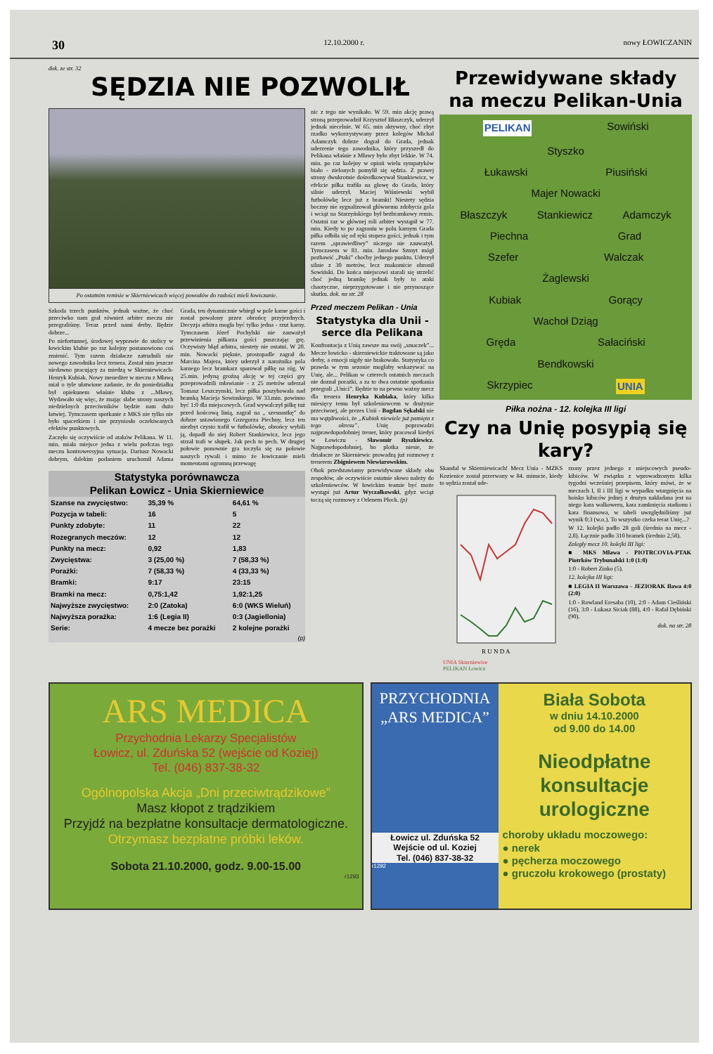30 12.10.2000 r. nowy ŁOWICZANIN
dok. ze str. 32
SĘDZIA NIE POZWOLIŁ
Po ostatnim remisie w Skierniewicach więcej powodów do radości mieli łowiczanie.
nic z tego nie wynikało. W 59. min akcję prawą stroną przeprowadził Krzysztof Błaszczyk, uderzył jednak niecelnie. W 65. min aktywny, choć zbyt rzadko wykorzystywany przez kolegów Michał Adamczyk dobrze dograł do Grada, jednak uderzenie tego zawodnika, który przyszedł do Pelikana właśnie z Mławy było zbyt lekkie. W 74. min. po raz kolejny w opinii wielu sympatyków biało - zielonych pomylił się sędzia. Z prawej strony dwukrotnie dośrodkowywał Stankiewicz, w efekcie piłka trafiła na głowę do Grada, który silnie uderzył, Maciej Wiśniewski wybił futbolówkę lecz już z bramki! Niestety sędzia boczny nie sygnalizował głównemu zdobycia gola i wciąż na Starzyńskiego był bezbramkowy remis. Ostatni raz w głównej roli arbiter wystąpił w 77. min. Kiedy to po zagraniu w polu karnym Grada piłka odbiła się od ręki stopera gości, jednak i tym razem „sprawiedliwy” niczego nie zauważył. Tymczasem w 81. min. Jarosław Szmyt mógł pozbawić „Ptaki” choćby jednego punktu. Uderzył silnie z 30 metrów, lecz znakomicie obronił Sowiński. Do końca miejscowi starali się strzelić choć jedną bramkę jednak były to ataki chaotyczne, nieprzygotowane i nie przynoszące skutku. dok. na str. 28
Szkoda trzech punktów, jednak ważne, że choć przeciwko nam grał również arbiter meczu nie przegraliśmy. Teraz przed nami derby. Będzie dobrze...
Po niefortunnej, środowej wyprawie do stolicy w łowickim klubie po raz kolejny postanowiono coś zmienić. Tym razem działacze zatrudnili nie nowego zawodnika lecz trenera. Został nim jeszcze niedawno pracujący za miedzą w Skierniewicach- Henryk Kubiak. Nowy menedżer w meczu z Mławą miał o tyle ułatwione zadanie, że do poniedziałku był opiekunem właśnie klubu z ...Mławy. Wydawało się więc, że znając słabe strony naszych niedzielnych przeciwników będzie nam dużo łatwiej. Tymczasem spotkanie z MKS nie tylko nie było spacerkiem i nie przyniosło oczekiwanych efektów punktowych.
Zaczęło się oczywiście od ataków Pelikana. W 11. min. miała miejsce jedna z wielu podczas tego meczu kontrowersyjna sytuacja. Dariusz Nowacki dobrym, dalekim podaniem uruchomił Adama Grada, ten dynamicznie wbiegł w pole karne gości i został powalony przez obrońcę przyjezdnych. Decyzja arbitra mogła być tylko jedna - rzut karny. Tymczasem Józef Pochylski nie zauważył przewinienia piłkarza gości puszczając grę. Oczywisty błąd arbitra, niestety nie ostatni. W 20. min. Nowacki pięknie, prostopadle zagrał do Marcina Majera, który uderzył z narożnika pola karnego lecz bramkarz sparował piłkę na róg. W 25.min. jedyną groźną akcję w tej części gry przeprowadzili mławianie - z 25 metrów uderzał Tomasz Leszczynski, lecz piłka poszybowała nad bramką Macieja Sowinskiego. W 33.min. powinno być 1:0 dla miejscowych. Grad wywalczył piłkę tuż przed końcową linią, zagrał na „ szesnastkę” do dobrze ustawionego Grzegorza Piechny, lecz ten niezbyt czysto trafił w futbolówkę, obrońcy wybili ją, dopadł do niej Robert Stankiewicz, lecz jego strzał trafi w słupek. Jak pech to pech. W drugiej połowie ponownie gra toczyła się na połowie naszych rywali i mimo że łowiczanie mieli momentami ogromną przewagę
Statystyka porównawcza
Pelikan Łowicz - Unia Skierniewice
| Szanse na zwycięstwo: | 35,39 % | 64,61 % |
| Pozycja w tabeli: | 16 | 5 |
| Punkty zdobyte: | 11 | 22 |
| Rozegranych meczów: | 12 | 12 |
| Punkty na mecz: | 0,92 | 1,83 |
| Zwycięstwa: | 3 (25,00 %) | 7 (58,33 %) |
| Porażki: | 7 (58,33 %) | 4 (33,33 %) |
| Bramki: | 9:17 | 23:15 |
| Bramki na mecz: | 0,75:1,42 | 1,92:1,25 |
| Najwyższe zwycięstwo: | 2:0 (Zatoka) | 6:0 (WKS Wieluń) |
| Najwyższa porażka: | 1:6 (Legia II) | 0:3 (Jagiellonia) |
| Serie: | 4 mecze bez porażki | 2 kolejne porażki |
(p)
Przed meczem Pelikan - Unia
Statystyka dla Unii - serce dla Pelikana
Konfrontacja z Unią zawsze ma swój „smaczek”... Mecze łowicko - skierniewickie traktowane są jako derby, a emocji nigdy nie brakowało. Statystyka co prawda w tym sezonie mogłaby wskazywać na Unię, ale... Pelikan w czterech ostatnich meczach nie doznał porażki, a za to dwa ostatnie spotkania przegrali „Unici”. Będzie to na pewno ważny mecz dla trenera Henryka Kubiaka, który kilka miesięcy temu był szkoleniowcem w drużynie przeciwnej, ale prezes Unii - Bogdan Sękalski nie ma wątpliwości, że „Kubiak niewiele już pamięta z tego okresu”. Unię poprowadzi najprawdopodobniej trener, który pracował kiedyś w Łowiczu - Sławomir Ryszkiewicz. Najprawdopodobniej, bo plotka niesie, że działacze ze Skierniewic prowadzą już rozmowy z trenerem Zbigniewem Niewiarowskim.
Obok przedstawiamy przewidywane składy obu zespołów, ale oczywiście ostatnie słowo należy do szkoleniowców. W łowickim teamie być może wystąpi już Artur Wyczałkowski, gdyż wciąż toczą się rozmowy z Orlenem Płock. (p)
Przewidywane składy na meczu Pelikan-Unia
PELIKAN Sowiński
Styszko
Łukawski Piusiński
Majer Nowacki
Błaszczyk Stankiewicz Adamczyk
Piechna Grad
Szefer Walczak
Żaglewski
Kubiak Gorący
Wachoł Dziąg
Gręda Sałaciński
Bendkowski
Skrzypiec UNIA
Piłka nożna - 12. kolejka III ligi
Czy na Unię posypią się kary?
Skandal w Skierniewicach! Mecz Unia - MZKS Kozienice został przerwany w 84. minucie, kiedy to sędzia został ude-
R U N D A
UNIA Skierniewice
PELIKAN Łowicz
rzony przez jednego z miejscowych pseudo-kibiców. W związku z wprowadzonym kilka tygodni wcześniej przepisem, który mówi, że w meczach I, II i III ligi w wypadku wtargnięcia na boisko kibiców jednej z drużyn nakładana jest na niego kara walkoweru, kara zamknięcia stadionu i kara finansowa, w tabeli uwzględniliśmy już wynik 0:3 (w.o.). To wszystko czeka teraz Unię...?
W 12. kolejki padło 28 goli (średnia na mecz - 2,8). Łącznie padło 310 bramek (średnio 2,58).
Zaległy mecz 10. kolejki III ligi:
■ MKS Mława - PIOTRCOVIA-PTAK Piotrków Trybunalski 1:0 (1:0)
1:0 - Robert Zinko (5).
12. kolejka III ligi:
■ LEGIA II Warszawa - JEZIORAK Iława 4:0 (2:0)
1:0 - Rowland Eresaba (10), 2:0 - Adam Cieśliński (16), 3:0 - Łukasz Siciak (88), 4:0 - Rafał Dębiński (90).
dok. na str. 28
ARS MEDICA
Przychodnia Lekarzy Specjalistów
Łowicz, ul. Zduńska 52 (wejście od Koziej)
Tel. (046) 837-38-32
Ogólnopolska Akcja „Dni przeciwtrądzikowe”
Masz kłopot z trądzikiem
Przyjdź na bezpłatne konsultacje dermatologiczne.
Otrzymasz bezpłatne próbki leków.
Sobota 21.10.2000, godz. 9.00-15.00
r1293
PRZYCHODNIA „ARS MEDICA”
Łowicz ul. Zduńska 52
Wejście od ul. Koziej
Tel. (046) 837-38-32
r1292
Biała Sobota
w dniu 14.10.2000
od 9.00 do 14.00
Nieodpłatne konsultacje urologiczne
choroby układu moczowego:
● nerek
● pęcherza moczowego
● gruczołu krokowego (prostaty)